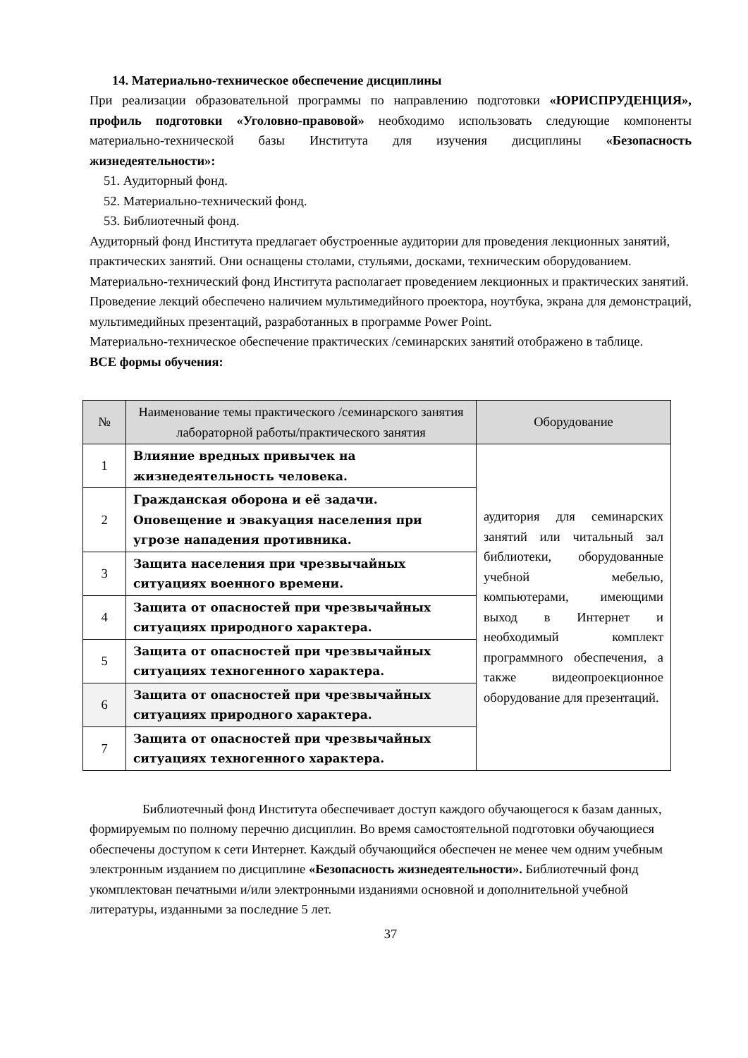14. Материально-техническое обеспечение дисциплины
При реализации образовательной программы по направлению подготовки «ЮРИСПРУДЕНЦИЯ», профиль подготовки «Уголовно-правовой» необходимо использовать следующие компоненты материально-технической базы Института для изучения дисциплины «Безопасность жизнедеятельности»:
51. Аудиторный фонд.
52. Материально-технический фонд.
53. Библиотечный фонд.
Аудиторный фонд Института предлагает обустроенные аудитории для проведения лекционных занятий, практических занятий. Они оснащены столами, стульями, досками, техническим оборудованием.
Материально-технический фонд Института располагает проведением лекционных и практических занятий.
Проведение лекций обеспечено наличием мультимедийного проектора, ноутбука, экрана для демонстраций, мультимедийных презентаций, разработанных в программе Power Point.
Материально-техническое обеспечение практических /семинарских занятий отображено в таблице.
ВСЕ формы обучения:
| № | Наименование темы практического /семинарского занятия лабораторной работы/практического занятия | Оборудование |
| --- | --- | --- |
| 1 | Влияние вредных привычек на жизнедеятельность человека. | аудитория для семинарских занятий или читальный зал библиотеки, оборудованные учебной мебелью, компьютерами, имеющими выход в Интернет и необходимый комплект программного обеспечения, а также видеопроекционное оборудование для презентаций. |
| 2 | Гражданская оборона и её задачи. Оповещение и эвакуация населения при угрозе нападения противника. | |
| 3 | Защита населения при чрезвычайных ситуациях военного времени. | |
| 4 | Защита от опасностей при чрезвычайных ситуациях природного характера. | |
| 5 | Защита от опасностей при чрезвычайных ситуациях техногенного характера. | |
| 6 | Защита от опасностей при чрезвычайных ситуациях природного характера. | |
| 7 | Защита от опасностей при чрезвычайных ситуациях техногенного характера. | |
Библиотечный фонд Института обеспечивает доступ каждого обучающегося к базам данных, формируемым по полному перечню дисциплин. Во время самостоятельной подготовки обучающиеся обеспечены доступом к сети Интернет. Каждый обучающийся обеспечен не менее чем одним учебным электронным изданием по дисциплине «Безопасность жизнедеятельности». Библиотечный фонд укомплектован печатными и/или электронными изданиями основной и дополнительной учебной литературы, изданными за последние 5 лет.
37